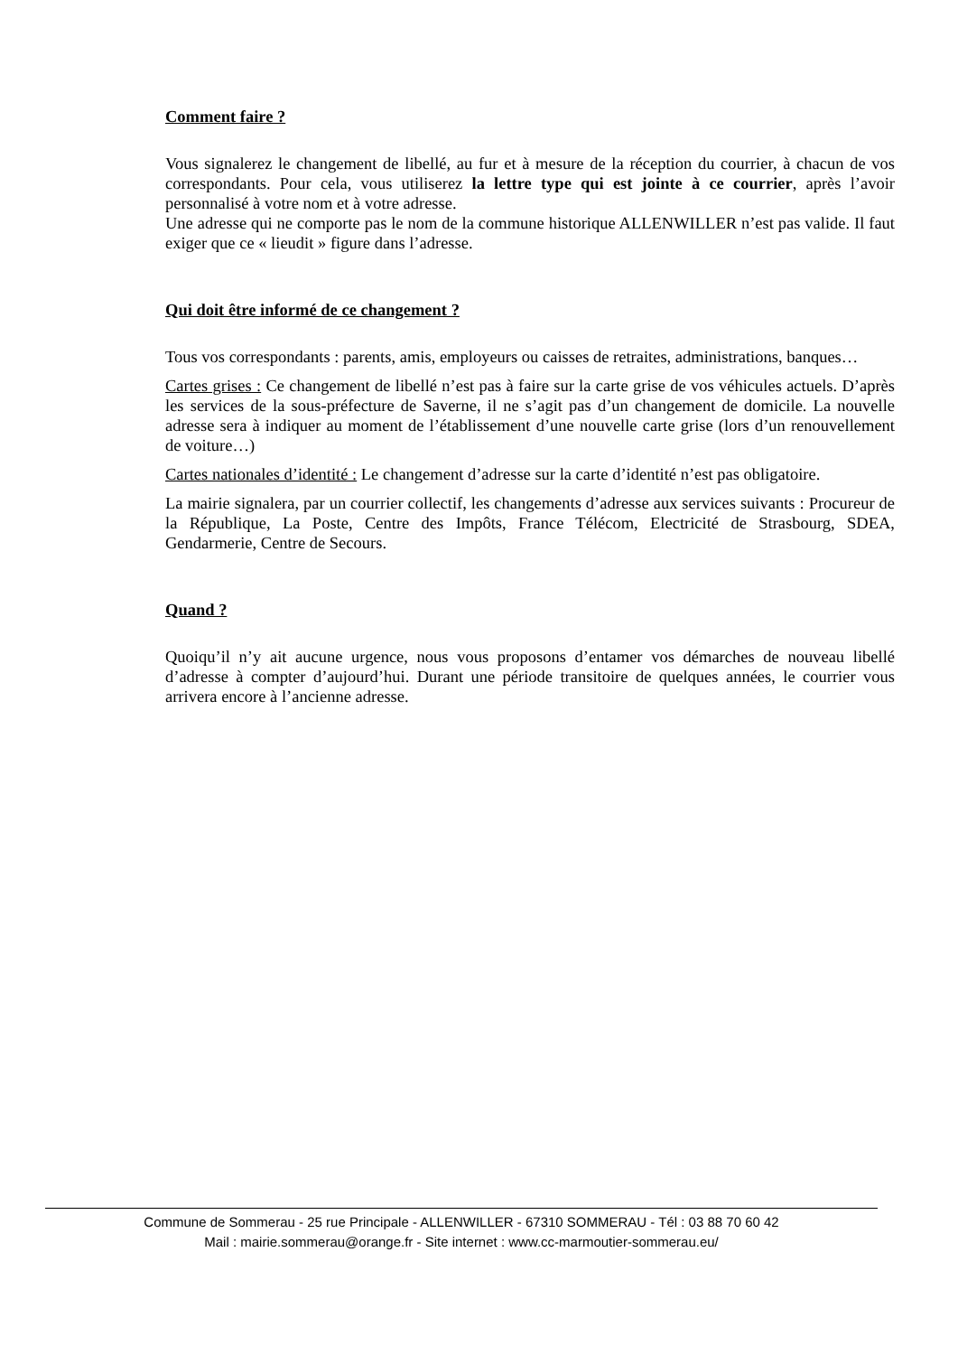Comment faire ?
Vous signalerez le changement de libellé, au fur et à mesure de la réception du courrier, à chacun de vos correspondants. Pour cela, vous utiliserez la lettre type qui est jointe à ce courrier, après l’avoir personnalisé à votre nom et à votre adresse.
Une adresse qui ne comporte pas le nom de la commune historique ALLENWILLER n’est pas valide. Il faut exiger que ce « lieudit » figure dans l’adresse.
Qui doit être informé de ce changement ?
Tous vos correspondants : parents, amis, employeurs ou caisses de retraites, administrations, banques…
Cartes grises : Ce changement de libellé n’est pas à faire sur la carte grise de vos véhicules actuels. D’après les services de la sous-préfecture de Saverne, il ne s’agit pas d’un changement de domicile. La nouvelle adresse sera à indiquer au moment de l’établissement d’une nouvelle carte grise (lors d’un renouvellement de voiture…)
Cartes nationales d’identité : Le changement d’adresse sur la carte d’identité n’est pas obligatoire.
La mairie signalera, par un courrier collectif, les changements d’adresse aux services suivants : Procureur de la République, La Poste, Centre des Impôts, France Télécom, Electricité de Strasbourg, SDEA, Gendarmerie, Centre de Secours.
Quand ?
Quoiqu’il n’y ait aucune urgence, nous vous proposons d’entamer vos démarches de nouveau libellé d’adresse à compter d’aujourd’hui. Durant une période transitoire de quelques années, le courrier vous arrivera encore à l’ancienne adresse.
Commune de Sommerau - 25 rue Principale - ALLENWILLER - 67310 SOMMERAU - Tél : 03 88 70 60 42
Mail : mairie.sommerau@orange.fr - Site internet : www.cc-marmoutier-sommerau.eu/